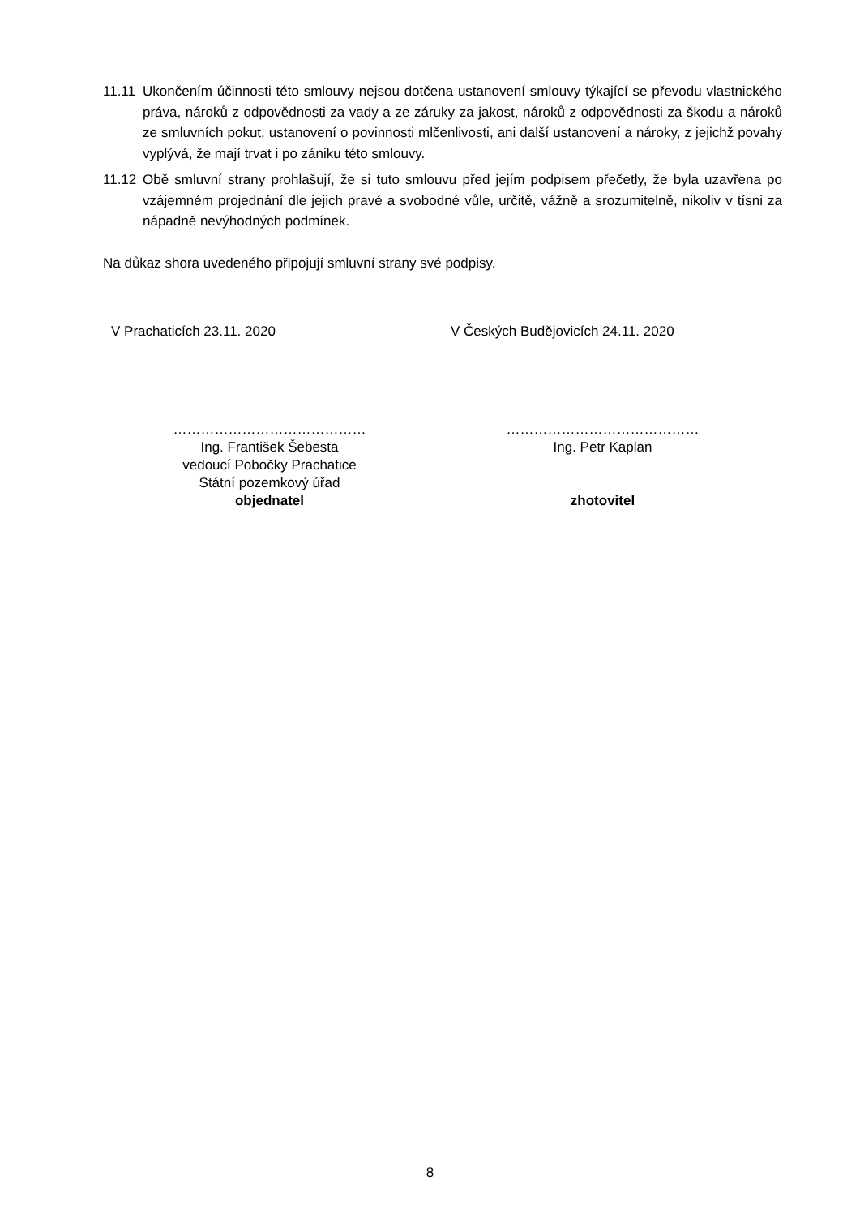11.11
Ukončením účinnosti této smlouvy nejsou dotčena ustanovení smlouvy týkající se převodu vlastnického práva, nároků z odpovědnosti za vady a ze záruky za jakost, nároků z odpovědnosti za škodu a nároků ze smluvních pokut, ustanovení o povinnosti mlčenlivosti, ani další ustanovení a nároky, z jejichž povahy vyplývá, že mají trvat i po zániku této smlouvy.
11.12
Obě smluvní strany prohlašují, že si tuto smlouvu před jejím podpisem přečetly, že byla uzavřena po vzájemném projednání dle jejich pravé a svobodné vůle, určitě, vážně a srozumitelně, nikoliv v tísni za nápadně nevýhodných podmínek.
Na důkaz shora uvedeného připojují smluvní strany své podpisy.
V Prachaticích 23.11. 2020 V Českých Budějovicích 24.11. 2020
……………………………………
Ing. František Šebesta
vedoucí Pobočky Prachatice
Státní pozemkový úřad
objednatel
……………………………………
Ing. Petr Kaplan
zhotovitel
8